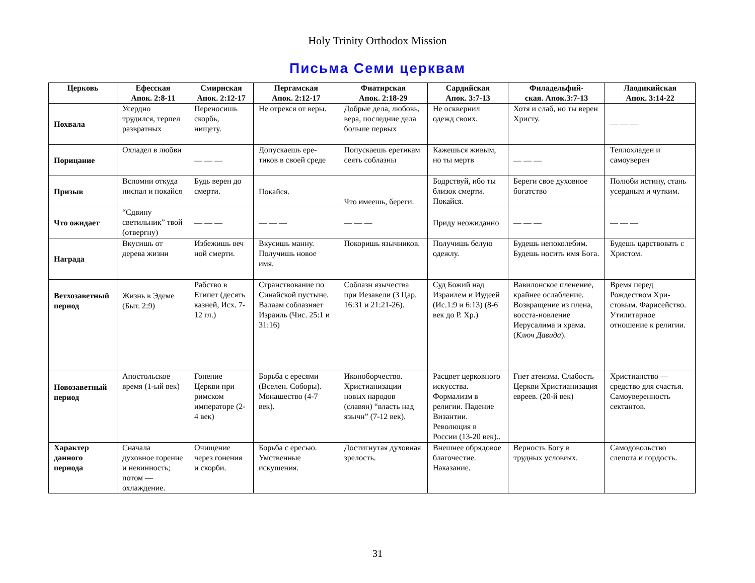Holy Trinity Orthodox Mission
Письма Семи церквам
| Церковь | Ефесская Апок. 2:8-11 | Смирнская Апок. 2:12-17 | Пергамская Апок. 2:12-17 | Фиатирская Апок. 2:18-29 | Сардийская Апок. 3:7-13 | Филадельфий- ская. Апок.3:7-13 | Лаодикийская Апок. 3:14-22 |
| --- | --- | --- | --- | --- | --- | --- | --- |
| Похвала | Усердно трудился, терпел развратных | Переносишь скорбь, нищету. | Не отрекся от веры. | Добрые дела, любовь, вера, последние дела больше первых | Не осквернил одежд своих. | Хотя и слаб, но ты верен Христу. | — — — |
| Порицание | Охладел в любви | — — — | Допускаешь ере-тиков в своей среде | Попускаешь еретикам сеять соблазны | Кажешься живым, но ты мертв | — — — | Теплохладен и самоуверен |
| Призыв | Вспомни откуда ниспал и покайся | Будь верен до смерти. | Покайся. | Что имеешь, береги. | Бодрствуй, ибо ты близок смерти. Покайся. | Береги свое духовное богатство | Полюби истину, стань усердным и чутким. |
| Что ожидает | “Сдвину светильник” твой (отвергну) | — — — | — — — | — — — | Приду неожиданно | — — — | — — — |
| Награда | Вкусишь от дерева жизни | Избежишь веч ной смерти. | Вкусишь манну. Получишь новое имя. | Покоришь язычников. | Получишь белую одежлу. | Будешь непоколебим. Будешь носить имя Бога. | Будешь царствовать с Христом. |
| Ветхозаветный период | Жизнь в Эдеме (Быт. 2:9) | Рабство в Египет (десять казней, Исх. 7-12 гл.) | Странствование по Синайской пустыне. Валаам соблазняет Израиль (Чис. 25:1 и 31:16) | Соблазн язычества при Иезавели (3 Цар. 16:31 и 21:21-26). | Суд Божий над Израилем и Иудеей (Ис.1:9 и 6:13) (8-6 век до Р. Хр.) | Вавилонское пленение, крайнее ослабление. Возвращение из плена, восста-новление Иерусалима и храма. ( Ключ Давида ). | Время перед Рождеством Хри-стовым. Фарисейство. Утилитарное отношение к религии. |
| Новозаветный период | Апостольское время (1-ый век) | Гонение Церкви при римском императоре (2-4 век) | Борьба с ересями (Вселен. Соборы). Монашество (4-7 век). | Иконоборчество. Христианизации новых народов (славян) “власть над язычн” (7-12 век). | Расцвет церковного искусства. Формализм в религии. Падение Византии. Революция в России (13-20 век).. | Гнет атеизма. Слабость Церкви Христианизация евреев. (20-й век) | Христианство — средство для счастья. Самоуверенность сектантов. |
| Характер данного периода | Сначала духовное горение и невинность; потом — охлаждение. | Очищение через гонения и скорби. | Борьба с ересью. Умственные искушения. | Достигнутая духовная зрелость. | Внешнее обрядовое благочестие. Наказание. | Верность Богу в трудных условиях. | Самодовольство слепота и гордость. |
31